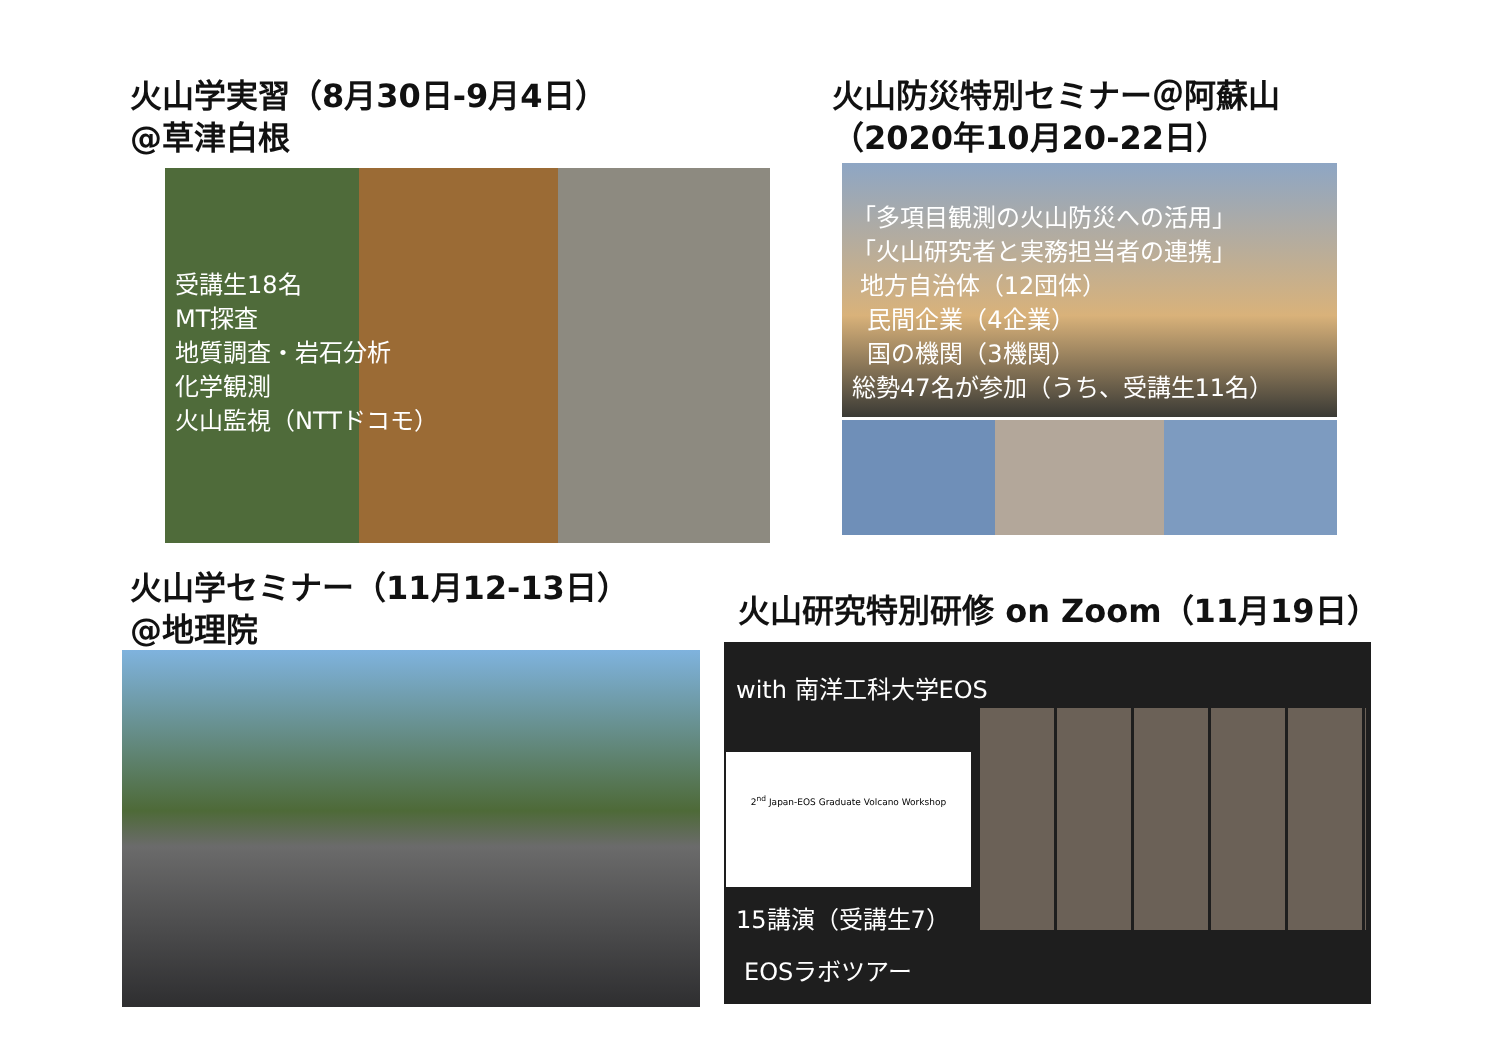火山学実習（8月30日-9月4日）
@草津白根
受講生18名
MT探査
地質調査・岩石分析
化学観測
火山監視（NTTドコモ）
火山防災特別セミナー＠阿蘇山
（2020年10月20-22日）
「多項目観測の火山防災への活用」
「火山研究者と実務担当者の連携」
地方自治体（12団体）
民間企業（4企業）
国の機関（3機関）
総勢47名が参加（うち、受講生11名）
火山学セミナー（11月12-13日）
@地理院
火山研究特別研修 on Zoom（11月19日）
with 南洋工科大学EOS
2<sup>nd</sup> Japan-EOS Graduate Volcano Workshop
15講演（受講生7）
EOSラボツアー